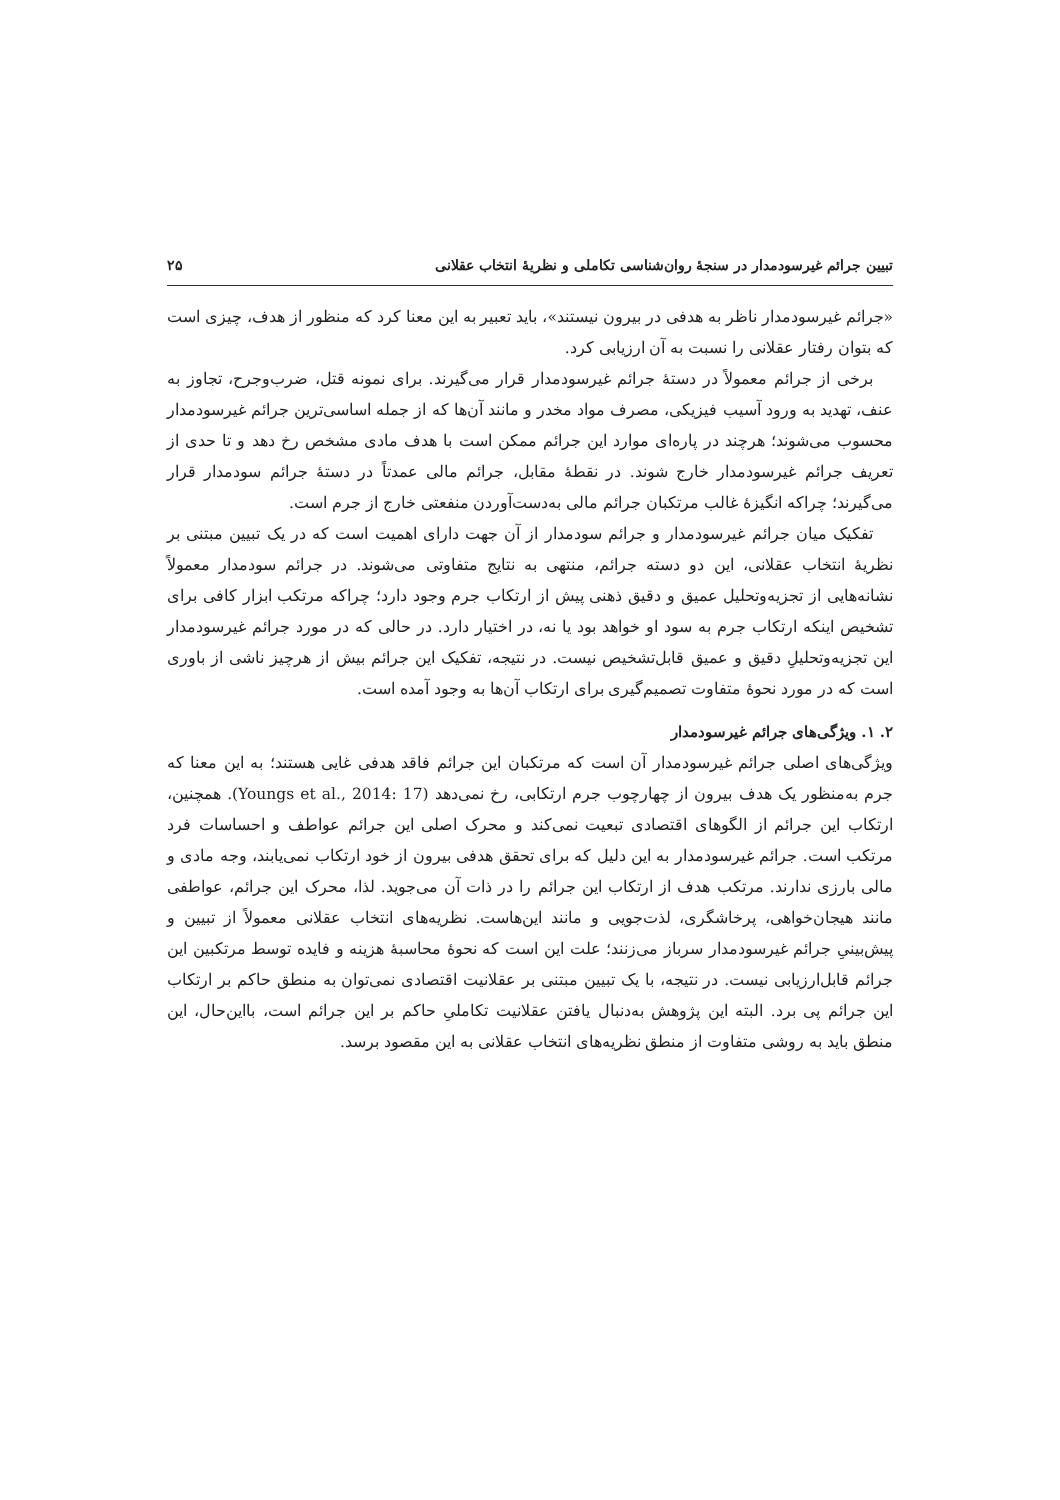تبیین جرائم غیرسودمدار در سنجهٔ روان‌شناسی تکاملی و نظریهٔ انتخاب عقلانی ۲۵
«جرائم غیرسودمدار ناظر به هدفی در بیرون نیستند»، باید تعبیر به این معنا کرد که منظور از هدف، چیزی است که بتوان رفتار عقلانی را نسبت به آن ارزیابی کرد.
برخی از جرائم معمولاً در دستهٔ جرائم غیرسودمدار قرار می‌گیرند. برای نمونه قتل، ضرب‌وجرح، تجاوز به عنف، تهدید به ورود آسیب فیزیکی، مصرف مواد مخدر و مانند آن‌ها که از جمله اساسی‌ترین جرائم غیرسودمدار محسوب می‌شوند؛ هرچند در پاره‌ای موارد این جرائم ممکن است با هدف مادی مشخص رخ دهد و تا حدی از تعریف جرائم غیرسودمدار خارج شوند. در نقطهٔ مقابل، جرائم مالی عمدتاً در دستهٔ جرائم سودمدار قرار می‌گیرند؛ چراکه انگیزهٔ غالب مرتکبان جرائم مالی به‌دست‌آوردن منفعتی خارج از جرم است.
تفکیک میان جرائم غیرسودمدار و جرائم سودمدار از آن جهت دارای اهمیت است که در یک تبیین مبتنی بر نظریهٔ انتخاب عقلانی، این دو دسته جرائم، منتهی به نتایج متفاوتی می‌شوند. در جرائم سودمدار معمولاً نشانه‌هایی از تجزیه‌وتحلیل عمیق و دقیق ذهنی پیش از ارتکاب جرم وجود دارد؛ چراکه مرتکب ابزار کافی برای تشخیص اینکه ارتکاب جرم به سود او خواهد بود یا نه، در اختیار دارد. در حالی که در مورد جرائم غیرسودمدار این تجزیه‌وتحلیلِ دقیق و عمیق قابل‌تشخیص نیست. در نتیجه، تفکیک این جرائم بیش از هرچیز ناشی از باوری است که در مورد نحوهٔ متفاوت تصمیم‌گیری برای ارتکاب آن‌ها به وجود آمده است.
۲. ۱. ویژگی‌های جرائم غیرسودمدار
ویژگی‌های اصلی جرائم غیرسودمدار آن است که مرتکبان این جرائم فاقد هدفی غایی هستند؛ به این معنا که جرم به‌منظور یک هدف بیرون از چهارچوب جرم ارتکابی، رخ نمی‌دهد (Youngs et al., 2014: 17). همچنین، ارتکاب این جرائم از الگوهای اقتصادی تبعیت نمی‌کند و محرک اصلی این جرائم عواطف و احساسات فرد مرتکب است. جرائم غیرسودمدار به این دلیل که برای تحقق هدفی بیرون از خود ارتکاب نمی‌یابند، وجه مادی و مالی بارزی ندارند. مرتکب هدف از ارتکاب این جرائم را در ذات آن می‌جوید. لذا، محرک این جرائم، عواطفی مانند هیجان‌خواهی، پرخاشگری، لذت‌جویی و مانند این‌هاست. نظریه‌های انتخاب عقلانی معمولاً از تبیین و پیش‌بینیِ جرائم غیرسودمدار سرباز می‌زنند؛ علت این است که نحوهٔ محاسبهٔ هزینه و فایده توسط مرتکبین این جرائم قابل‌ارزیابی نیست. در نتیجه، با یک تبیین مبتنی بر عقلانیت اقتصادی نمی‌توان به منطق حاکم بر ارتکاب این جرائم پی برد. البته این پژوهش به‌دنبال یافتن عقلانیت تکاملیِ حاکم بر این جرائم است، بااین‌حال، این منطق باید به روشی متفاوت از منطق نظریه‌های انتخاب عقلانی به این مقصود برسد.